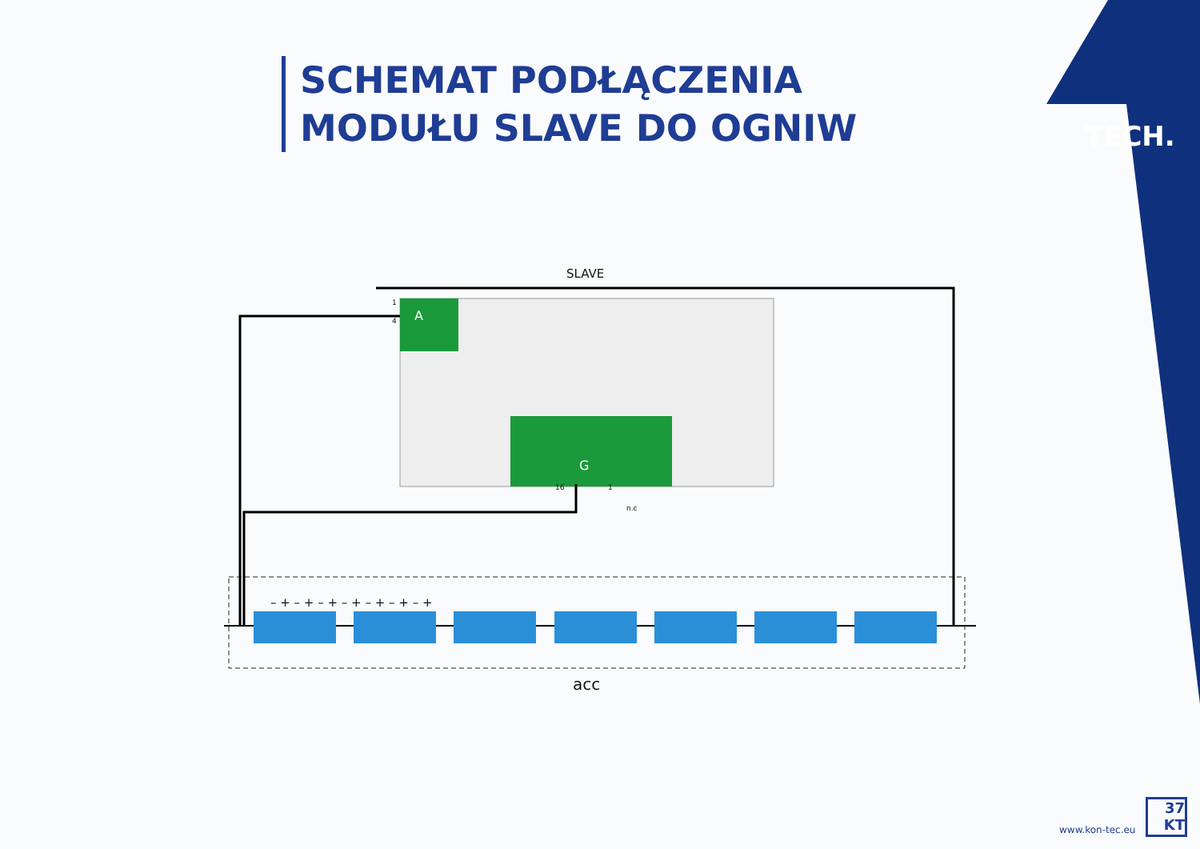SCHEMAT PODŁĄCZENIA
MODUŁU SLAVE DO OGNIW
TECH.
SLAVE
A
G
1
4
16 1
n.c
– + – + – + – + – + – + – +
acc
www.kon-tec.eu
37
KT